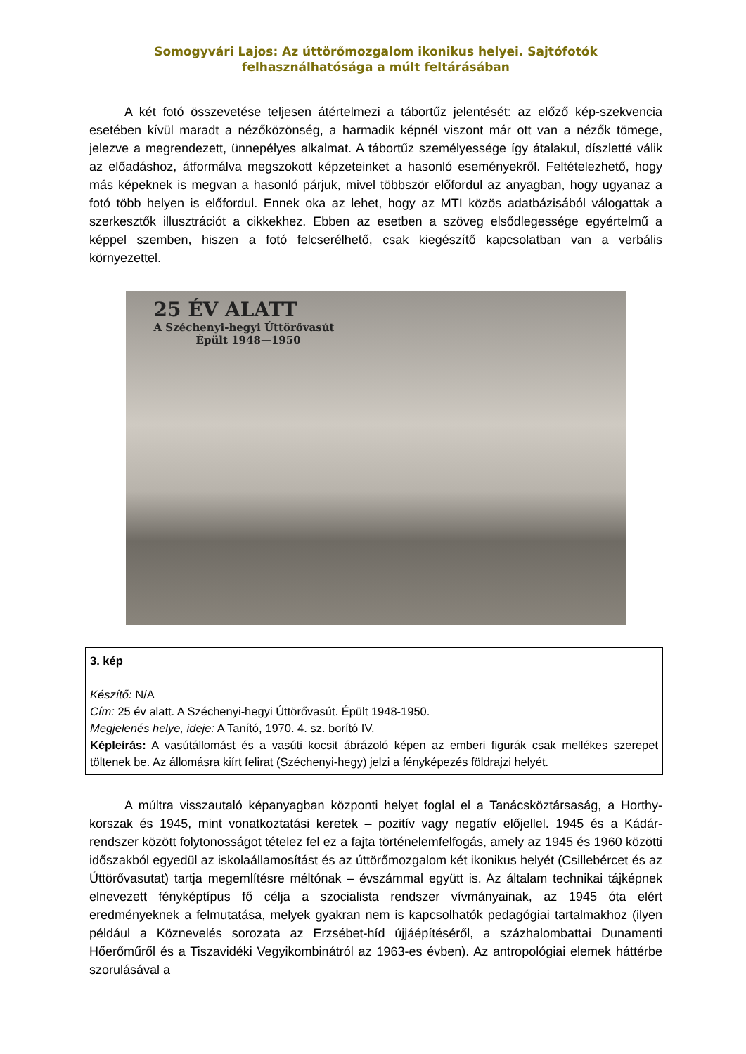Somogyvári Lajos: Az úttörőmozgalom ikonikus helyei. Sajtófotók felhasználhatósága a múlt feltárásában
A két fotó összevetése teljesen átértelmezi a tábortűz jelentését: az előző kép-szekvencia esetében kívül maradt a nézőközönség, a harmadik képnél viszont már ott van a nézők tömege, jelezve a megrendezett, ünnepélyes alkalmat. A tábortűz személyessége így átalakul, díszletté válik az előadáshoz, átformálva megszokott képzeteinket a hasonló eseményekről. Feltételezhető, hogy más képeknek is megvan a hasonló párjuk, mivel többször előfordul az anyagban, hogy ugyanaz a fotó több helyen is előfordul. Ennek oka az lehet, hogy az MTI közös adatbázisából válogattak a szerkesztők illusztrációt a cikkekhez. Ebben az esetben a szöveg elsődlegessége egyértelmű a képpel szemben, hiszen a fotó felcserélhető, csak kiegészítő kapcsolatban van a verbális környezettel.
25 ÉV ALATT
A Széchenyi-hegyi Úttörővasút
Épült 1948—1950
3. kép
Készítő: N/A
Cím: 25 év alatt. A Széchenyi-hegyi Úttörővasút. Épült 1948-1950.
Megjelenés helye, ideje: A Tanító, 1970. 4. sz. borító IV.
Képleírás: A vasútállomást és a vasúti kocsit ábrázoló képen az emberi figurák csak mellékes szerepet töltenek be. Az állomásra kiírt felirat (Széchenyi-hegy) jelzi a fényképezés földrajzi helyét.
A múltra visszautaló képanyagban központi helyet foglal el a Tanácsköztársaság, a Horthy-korszak és 1945, mint vonatkoztatási keretek – pozitív vagy negatív előjellel. 1945 és a Kádár-rendszer között folytonosságot tételez fel ez a fajta történelemfelfogás, amely az 1945 és 1960 közötti időszakból egyedül az iskolaállamosítást és az úttörőmozgalom két ikonikus helyét (Csillebércet és az Úttörővasutat) tartja megemlítésre méltónak – évszámmal együtt is. Az általam technikai tájképnek elnevezett fényképtípus fő célja a szocialista rendszer vívmányainak, az 1945 óta elért eredményeknek a felmutatása, melyek gyakran nem is kapcsolhatók pedagógiai tartalmakhoz (ilyen például a Köznevelés sorozata az Erzsébet-híd újjáépítéséről, a százhalombattai Dunamenti Hőerőműről és a Tiszavidéki Vegyikombinátról az 1963-es évben). Az antropológiai elemek háttérbe szorulásával a